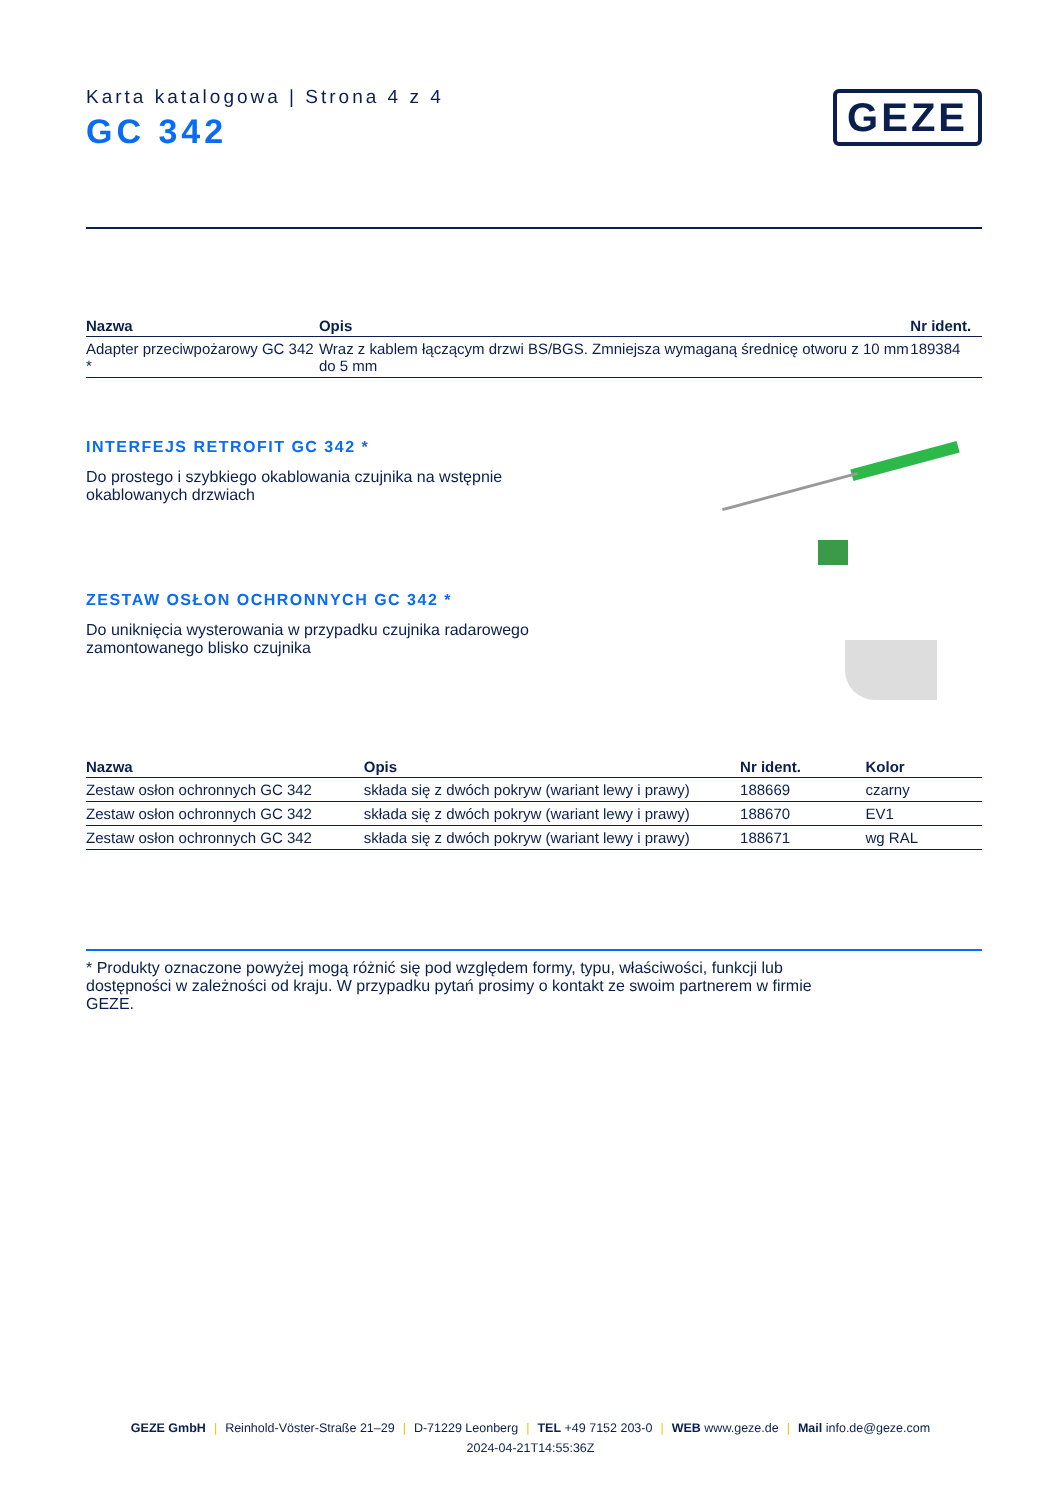Karta katalogowa | Strona 4 z 4
GC 342
GEZE
| Nazwa | Opis | Nr ident. |
| --- | --- | --- |
| Adapter przeciwpożarowy GC 342 * | Wraz z kablem łączącym drzwi BS/BGS. Zmniejsza wymaganą średnicę otworu z 10 mm do 5 mm | 189384 |
INTERFEJS RETROFIT GC 342 *
Do prostego i szybkiego okablowania czujnika na wstępnie okablowanych drzwiach
ZESTAW OSŁON OCHRONNYCH GC 342 *
Do uniknięcia wysterowania w przypadku czujnika radarowego zamontowanego blisko czujnika
| Nazwa | Opis | Nr ident. | Kolor |
| --- | --- | --- | --- |
| Zestaw osłon ochronnych GC 342 | składa się z dwóch pokryw (wariant lewy i prawy) | 188669 | czarny |
| Zestaw osłon ochronnych GC 342 | składa się z dwóch pokryw (wariant lewy i prawy) | 188670 | EV1 |
| Zestaw osłon ochronnych GC 342 | składa się z dwóch pokryw (wariant lewy i prawy) | 188671 | wg RAL |
* Produkty oznaczone powyżej mogą różnić się pod względem formy, typu, właściwości, funkcji lub dostępności w zależności od kraju. W przypadku pytań prosimy o kontakt ze swoim partnerem w firmie GEZE.
GEZE GmbH | Reinhold-Vöster-Straße 21–29 | D-71229 Leonberg | TEL +49 7152 203-0 | WEB www.geze.de | Mail info.de@geze.com
2024-04-21T14:55:36Z